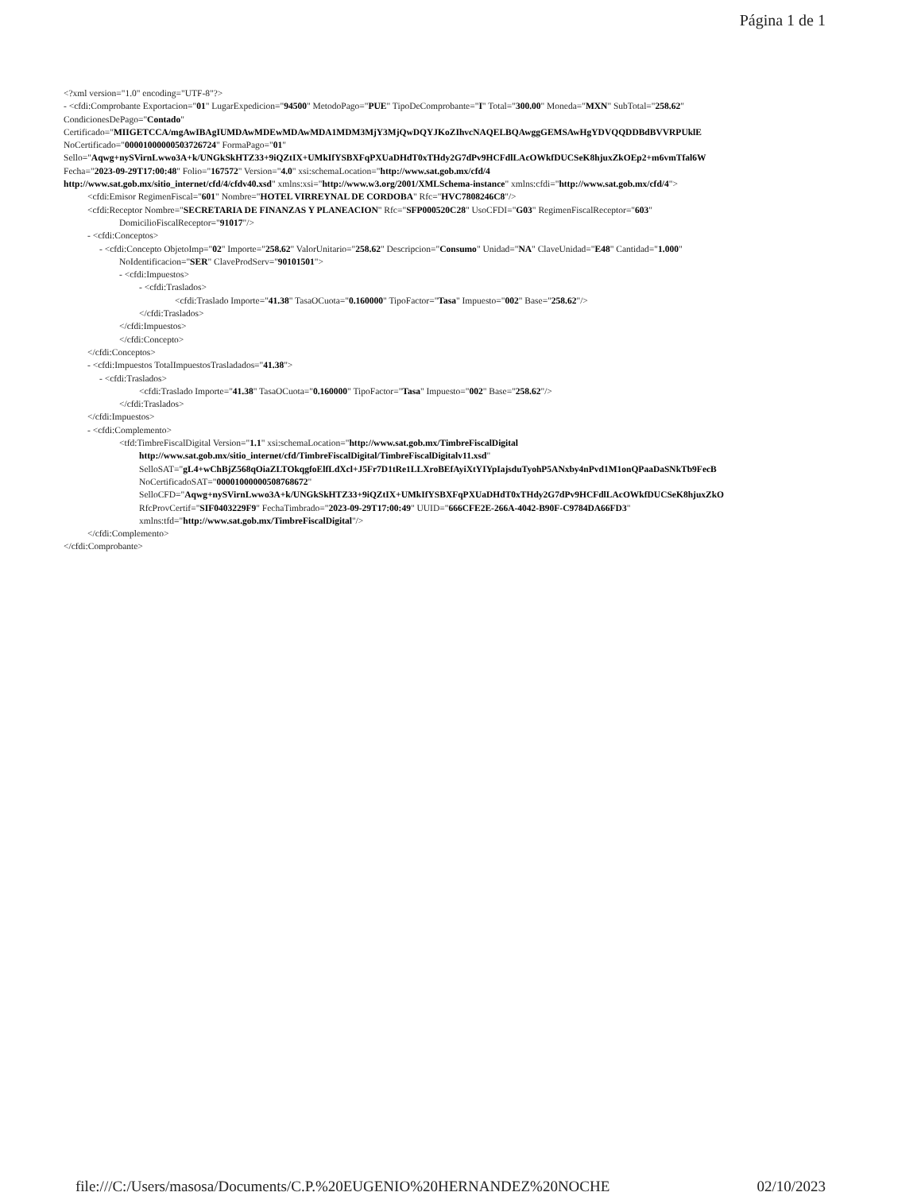Página 1 de 1
<?xml version="1.0" encoding="UTF-8"?>
- <cfdi:Comprobante Exportacion="01" LugarExpedicion="94500" MetodoPago="PUE" TipoDeComprobante="I" Total="300.00" Moneda="MXN" SubTotal="258.62"
CondicionesDePago="Contado"
Certificado="MIIGETCCA/mgAwIBAgIUMDAwMDEwMDAwMDA1MDM3MjY3MjQwDQYJKoZIhvcNAQELBQAwggGEMSAwHgYDVQQDDBdBVVRPUklE
NoCertificado="00001000000503726724" FormaPago="01"
Sello="Aqwg+nySVirnLwwo3A+k/UNGkSkHTZ33+9iQZtIX+UMkIfYSBXFqPXUaDHdT0xTHdy2G7dPv9HCFdlLAcOWkfDUCSeK8hjuxZkOEp2+m6vmTfal6W
Fecha="2023-09-29T17:00:48" Folio="167572" Version="4.0" xsi:schemaLocation="http://www.sat.gob.mx/cfd/4
http://www.sat.gob.mx/sitio_internet/cfd/4/cfdv40.xsd" xmlns:xsi="http://www.w3.org/2001/XMLSchema-instance" xmlns:cfdi="http://www.sat.gob.mx/cfd/4">
<cfdi:Emisor RegimenFiscal="601" Nombre="HOTEL VIRREYNAL DE CORDOBA" Rfc="HVC7808246C8"/>
<cfdi:Receptor Nombre="SECRETARIA DE FINANZAS Y PLANEACION" Rfc="SFP000520C28" UsoCFDI="G03" RegimenFiscalReceptor="603"
DomicilioFiscalReceptor="91017"/>
- <cfdi:Conceptos>
- <cfdi:Concepto ObjetoImp="02" Importe="258.62" ValorUnitario="258.62" Descripcion="Consumo" Unidad="NA" ClaveUnidad="E48" Cantidad="1.000"
NoIdentificacion="SER" ClaveProdServ="90101501">
- <cfdi:Impuestos>
- <cfdi:Traslados>
<cfdi:Traslado Importe="41.38" TasaOCuota="0.160000" TipoFactor="Tasa" Impuesto="002" Base="258.62"/>
</cfdi:Traslados>
</cfdi:Impuestos>
</cfdi:Concepto>
</cfdi:Conceptos>
- <cfdi:Impuestos TotalImpuestosTrasladados="41.38">
- <cfdi:Traslados>
<cfdi:Traslado Importe="41.38" TasaOCuota="0.160000" TipoFactor="Tasa" Impuesto="002" Base="258.62"/>
</cfdi:Traslados>
</cfdi:Impuestos>
- <cfdi:Complemento>
<tfd:TimbreFiscalDigital Version="1.1" xsi:schemaLocation="http://www.sat.gob.mx/TimbreFiscalDigital
http://www.sat.gob.mx/sitio_internet/cfd/TimbreFiscalDigital/TimbreFiscalDigitalv11.xsd"
SelloSAT="gL4+wChBjZ568qOiaZLTOkqgfoElfLdXcl+J5Fr7D1tRe1LLXroBEfAyiXtYIYpIajsduTyohP5ANxby4nPvd1M1onQPaaDaSNkTb9FecB
NoCertificadoSAT="00001000000508768672"
SelloCFD="Aqwg+nySVirnLwwo3A+k/UNGkSkHTZ33+9iQZtIX+UMkIfYSBXFqPXUaDHdT0xTHdy2G7dPv9HCFdlLAcOWkfDUCSeK8hjuxZkO
RfcProvCertif="SIF0403229F9" FechaTimbrado="2023-09-29T17:00:49" UUID="666CFE2E-266A-4042-B90F-C9784DA66FD3"
xmlns:tfd="http://www.sat.gob.mx/TimbreFiscalDigital"/>
</cfdi:Complemento>
</cfdi:Comprobante>
file:///C:/Users/masosa/Documents/C.P.%20EUGENIO%20HERNANDEZ%20NOCHE 02/10/2023